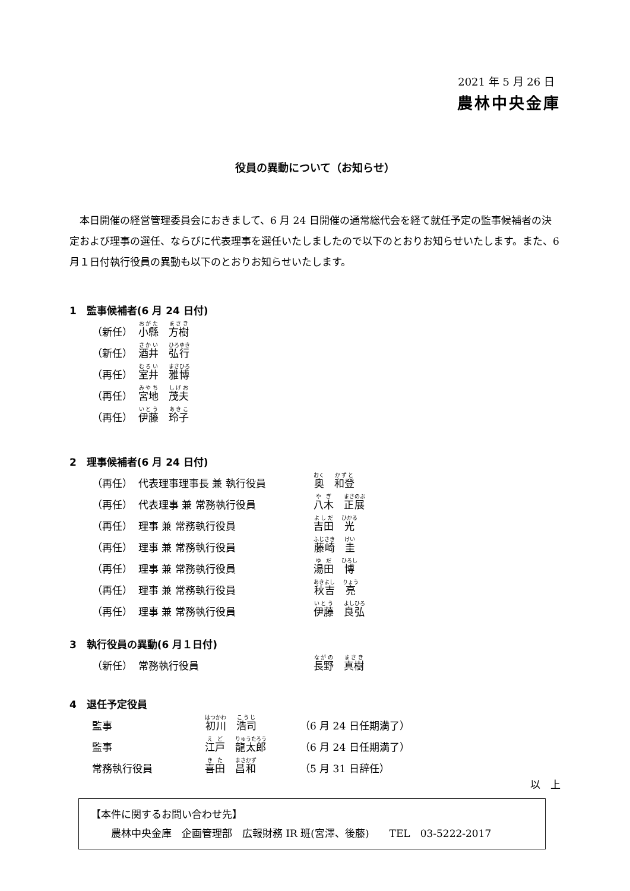2021 年 5 月 26 日
農林中央金庫
役員の異動について（お知らせ）
本日開催の経営管理委員会におきまして、6 月 24 日開催の通常総代会を経て就任予定の監事候補者の決定および理事の選任、ならびに代表理事を選任いたしましたので以下のとおりお知らせいたします。また、6 月１日付執行役員の異動も以下のとおりお知らせいたします。
1　監事候補者(6 月 24 日付)
| （新任） | 小縣 方樹 |
| （新任） | 酒井 弘行 |
| （再任） | 室井 雅博 |
| （再任） | 宮地 茂夫 |
| （再任） | 伊藤 玲子 |
2　理事候補者(6 月 24 日付)
| （再任） | 代表理事理事長 兼 執行役員 | 奥 和登 |
| （再任） | 代表理事 兼 常務執行役員 | 八木 正展 |
| （再任） | 理事 兼 常務執行役員 | 吉田 光 |
| （再任） | 理事 兼 常務執行役員 | 藤崎 圭 |
| （再任） | 理事 兼 常務執行役員 | 湯田 博 |
| （再任） | 理事 兼 常務執行役員 | 秋吉 亮 |
| （再任） | 理事 兼 常務執行役員 | 伊藤 良弘 |
3　執行役員の異動(6 月１日付)
| （新任） | 常務執行役員 | 長野 真樹 |
4　退任予定役員
| 監事 | 初川 浩司 | （6 月 24 日任期満了） |
| 監事 | 江戸 龍太郎 | （6 月 24 日任期満了） |
| 常務執行役員 | 喜田 昌和 | （5 月 31 日辞任） |
以　上
【本件に関するお問い合わせ先】
　　農林中央金庫　企画管理部　広報財務 IR 班(宮澤、後藤)　　TEL　03-5222-2017